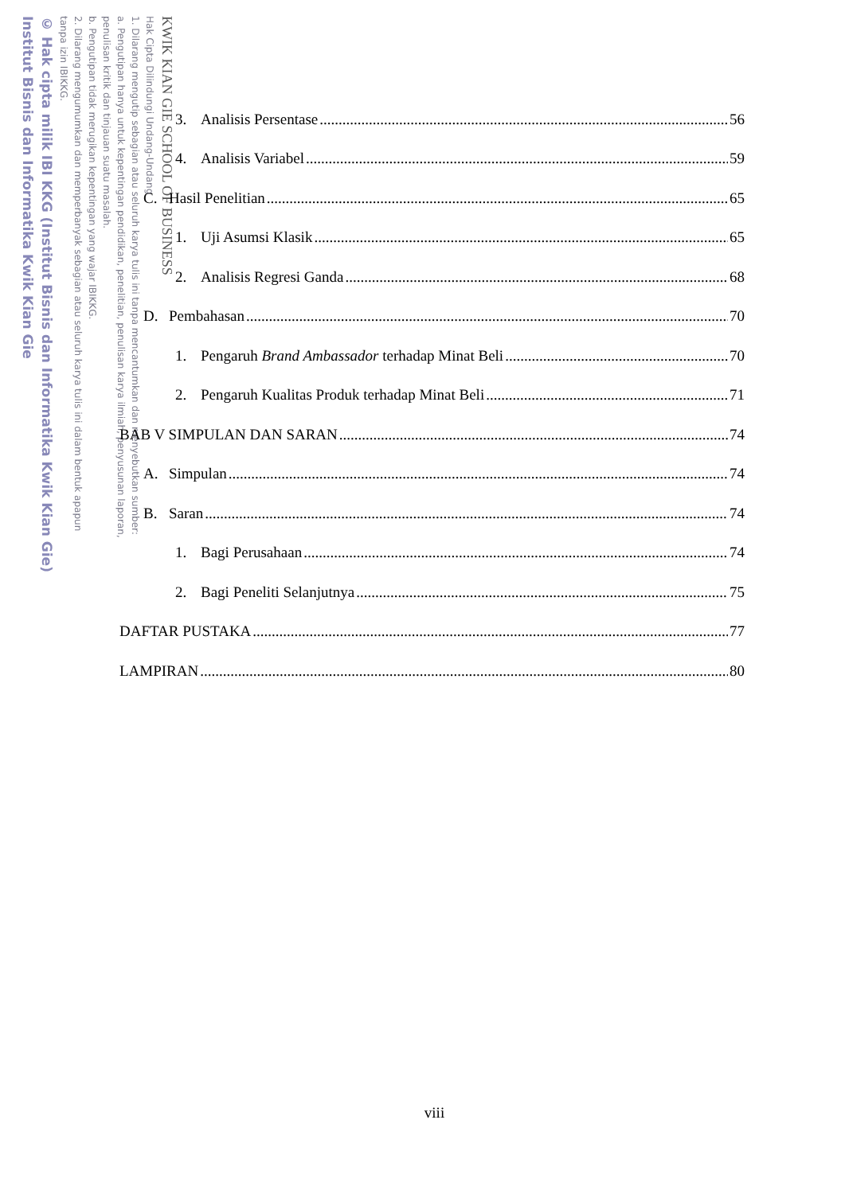KWIK KIAN GIE SCHOOL OF BUSINESS
Hak Cipta Dilindungi Undang-Undang
1. Dilarang mengutip sebagian atau seluruh karya tulis ini tanpa mencantumkan dan menyebutkan sumber:
a. Pengutipan hanya untuk kepentingan pendidikan, penelitian, penulisan karya ilmiah, penyusunan laporan,
penulisan kritik dan tinjauan suatu masalah.
b. Pengutipan tidak merugikan kepentingan yang wajar IBIKKG.
2. Dilarang mengumumkan dan memperbanyak sebagian atau seluruh karya tulis ini dalam bentuk apapun
tanpa izin IBIKKG.
© Hak cipta milik IBI KKG (Institut Bisnis dan Informatika Kwik Kian Gie)
Institut Bisnis dan Informatika Kwik Kian Gie
3. Analisis Persentase 56
4. Analisis Variabel 59
C. Hasil Penelitian 65
1. Uji Asumsi Klasik 65
2. Analisis Regresi Ganda 68
D. Pembahasan 70
1. Pengaruh Brand Ambassador terhadap Minat Beli 70
2. Pengaruh Kualitas Produk terhadap Minat Beli 71
BAB V SIMPULAN DAN SARAN 74
A. Simpulan 74
B. Saran 74
1. Bagi Perusahaan 74
2. Bagi Peneliti Selanjutnya 75
DAFTAR PUSTAKA 77
LAMPIRAN 80
viii